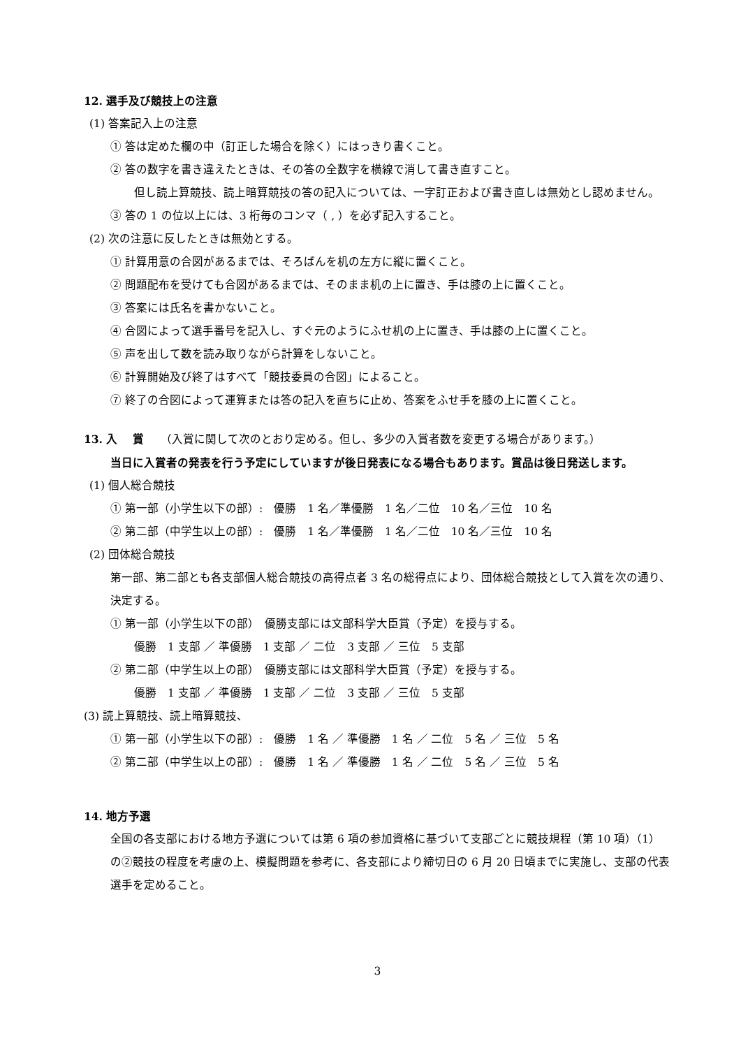12. 選手及び競技上の注意
(1) 答案記入上の注意
① 答は定めた欄の中（訂正した場合を除く）にはっきり書くこと。
② 答の数字を書き違えたときは、その答の全数字を横線で消して書き直すこと。
但し読上算競技、読上暗算競技の答の記入については、一字訂正および書き直しは無効とし認めません。
③ 答の 1 の位以上には、3 桁毎のコンマ（ , ）を必ず記入すること。
(2) 次の注意に反したときは無効とする。
① 計算用意の合図があるまでは、そろばんを机の左方に縦に置くこと。
② 問題配布を受けても合図があるまでは、そのまま机の上に置き、手は膝の上に置くこと。
③ 答案には氏名を書かないこと。
④ 合図によって選手番号を記入し、すぐ元のようにふせ机の上に置き、手は膝の上に置くこと。
⑤ 声を出して数を読み取りながら計算をしないこと。
⑥ 計算開始及び終了はすべて「競技委員の合図」によること。
⑦ 終了の合図によって運算または答の記入を直ちに止め、答案をふせ手を膝の上に置くこと。
13. 入　 賞　　（入賞に関して次のとおり定める。但し、多少の入賞者数を変更する場合があります。）
当日に入賞者の発表を行う予定にしていますが後日発表になる場合もあります。賞品は後日発送します。
(1) 個人総合競技
① 第一部（小学生以下の部）:　優勝　1 名／準優勝　1 名／二位　10 名／三位　10 名
② 第二部（中学生以上の部）:　優勝　1 名／準優勝　1 名／二位　10 名／三位　10 名
(2) 団体総合競技
第一部、第二部とも各支部個人総合競技の高得点者 3 名の総得点により、団体総合競技として入賞を次の通り、決定する。
① 第一部（小学生以下の部）　優勝支部には文部科学大臣賞（予定）を授与する。
優勝　1 支部 ／ 準優勝　1 支部 ／ 二位　3 支部 ／ 三位　5 支部
② 第二部（中学生以上の部）　優勝支部には文部科学大臣賞（予定）を授与する。
優勝　1 支部 ／ 準優勝　1 支部 ／ 二位　3 支部 ／ 三位　5 支部
(3) 読上算競技、読上暗算競技、
① 第一部（小学生以下の部）:　優勝　1 名 ／ 準優勝　1 名 ／ 二位　5 名 ／ 三位　5 名
② 第二部（中学生以上の部）:　優勝　1 名 ／ 準優勝　1 名 ／ 二位　5 名 ／ 三位　5 名
14. 地方予選
全国の各支部における地方予選については第 6 項の参加資格に基づいて支部ごとに競技規程（第 10 項）（1）の②競技の程度を考慮の上、模擬問題を参考に、各支部により締切日の 6 月 20 日頃までに実施し、支部の代表選手を定めること。
3